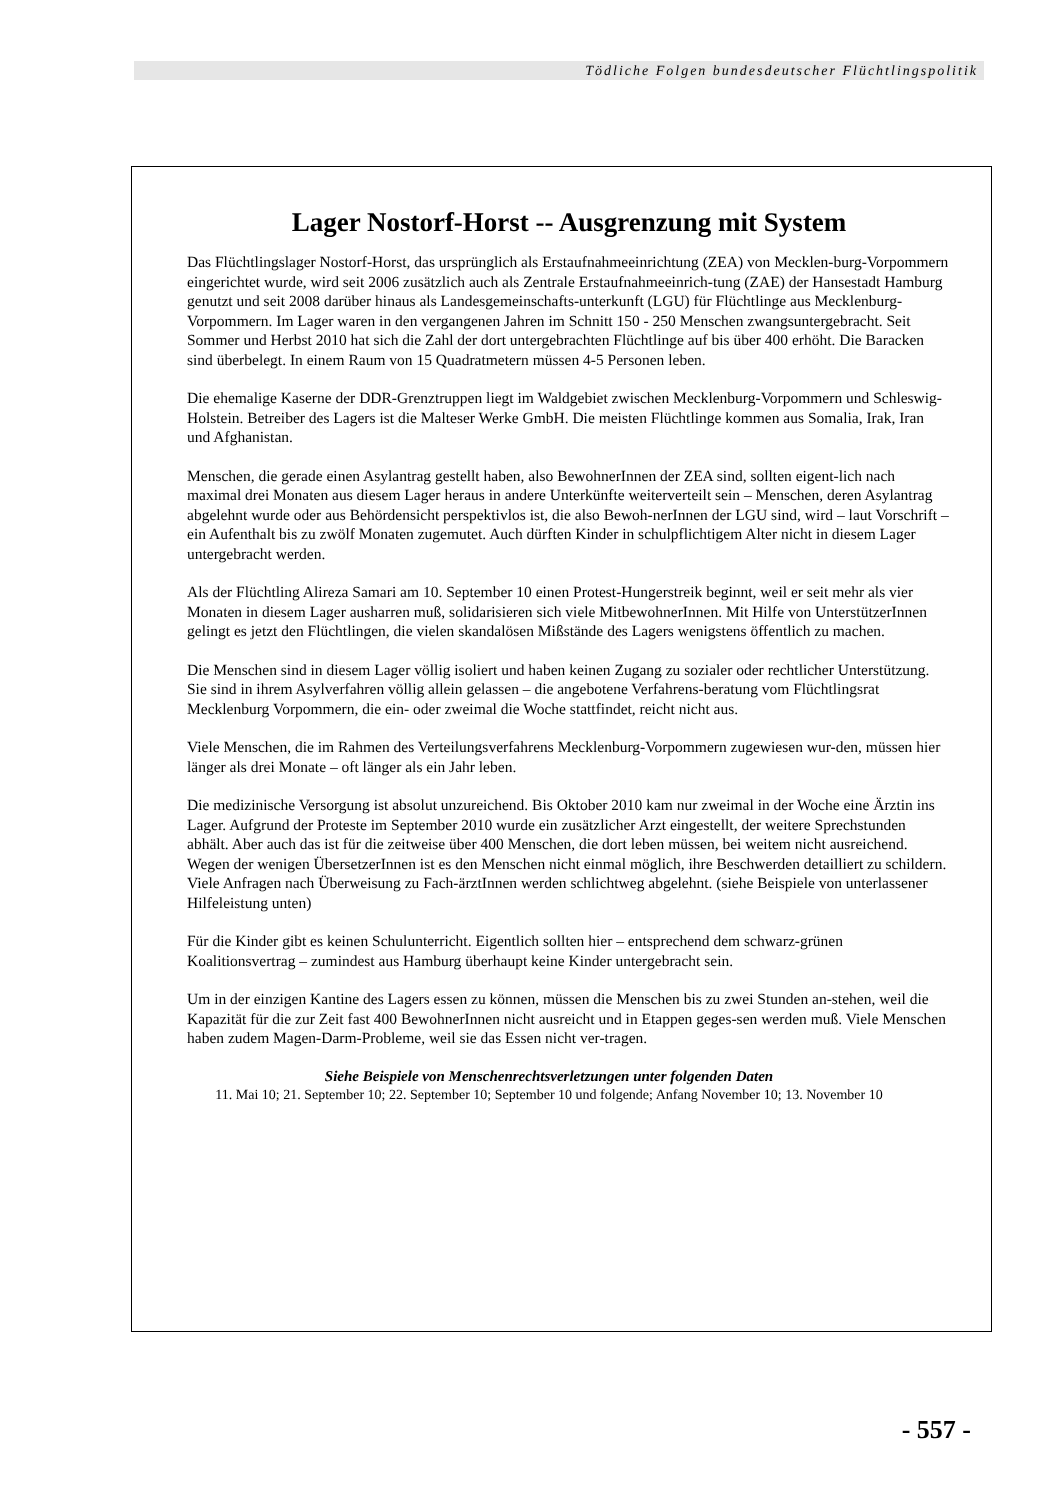Tödliche Folgen bundesdeutscher Flüchtlingspolitik
Lager Nostorf-Horst -- Ausgrenzung mit System
Das Flüchtlingslager Nostorf-Horst, das ursprünglich als Erstaufnahmeeinrichtung (ZEA) von Mecklen-burg-Vorpommern eingerichtet wurde, wird seit 2006 zusätzlich auch als Zentrale Erstaufnahmeeinrich-tung (ZAE) der Hansestadt Hamburg genutzt und seit 2008 darüber hinaus als Landesgemeinschafts-unterkunft (LGU) für Flüchtlinge aus Mecklenburg-Vorpommern. Im Lager waren in den vergangenen Jahren im Schnitt 150 - 250 Menschen zwangsuntergebracht. Seit Sommer und Herbst 2010 hat sich die Zahl der dort untergebrachten Flüchtlinge auf bis über 400 erhöht. Die Baracken sind überbelegt. In einem Raum von 15 Quadratmetern müssen 4-5 Personen leben.
Die ehemalige Kaserne der DDR-Grenztruppen liegt im Waldgebiet zwischen Mecklenburg-Vorpommern und Schleswig-Holstein. Betreiber des Lagers ist die Malteser Werke GmbH. Die meisten Flüchtlinge kommen aus Somalia, Irak, Iran und Afghanistan.
Menschen, die gerade einen Asylantrag gestellt haben, also BewohnerInnen der ZEA sind, sollten eigent-lich nach maximal drei Monaten aus diesem Lager heraus in andere Unterkünfte weiterverteilt sein – Menschen, deren Asylantrag abgelehnt wurde oder aus Behördensicht perspektivlos ist, die also Bewoh-nerInnen der LGU sind, wird – laut Vorschrift – ein Aufenthalt bis zu zwölf Monaten zugemutet. Auch dürften Kinder in schulpflichtigem Alter nicht in diesem Lager untergebracht werden.
Als der Flüchtling Alireza Samari am 10. September 10 einen Protest-Hungerstreik beginnt, weil er seit mehr als vier Monaten in diesem Lager ausharren muß, solidarisieren sich viele MitbewohnerInnen. Mit Hilfe von UnterstützerInnen gelingt es jetzt den Flüchtlingen, die vielen skandalösen Mißstände des Lagers wenigstens öffentlich zu machen.
Die Menschen sind in diesem Lager völlig isoliert und haben keinen Zugang zu sozialer oder rechtlicher Unterstützung. Sie sind in ihrem Asylverfahren völlig allein gelassen – die angebotene Verfahrens-beratung vom Flüchtlingsrat Mecklenburg Vorpommern, die ein- oder zweimal die Woche stattfindet, reicht nicht aus.
Viele Menschen, die im Rahmen des Verteilungsverfahrens Mecklenburg-Vorpommern zugewiesen wur-den, müssen hier länger als drei Monate – oft länger als ein Jahr leben.
Die medizinische Versorgung ist absolut unzureichend. Bis Oktober 2010 kam nur zweimal in der Woche eine Ärztin ins Lager. Aufgrund der Proteste im September 2010 wurde ein zusätzlicher Arzt eingestellt, der weitere Sprechstunden abhält. Aber auch das ist für die zeitweise über 400 Menschen, die dort leben müssen, bei weitem nicht ausreichend. Wegen der wenigen ÜbersetzerInnen ist es den Menschen nicht einmal möglich, ihre Beschwerden detailliert zu schildern. Viele Anfragen nach Überweisung zu Fach-ärztInnen werden schlichtweg abgelehnt. (siehe Beispiele von unterlassener Hilfeleistung unten)
Für die Kinder gibt es keinen Schulunterricht. Eigentlich sollten hier – entsprechend dem schwarz-grünen Koalitionsvertrag – zumindest aus Hamburg überhaupt keine Kinder untergebracht sein.
Um in der einzigen Kantine des Lagers essen zu können, müssen die Menschen bis zu zwei Stunden an-stehen, weil die Kapazität für die zur Zeit fast 400 BewohnerInnen nicht ausreicht und in Etappen geges-sen werden muß. Viele Menschen haben zudem Magen-Darm-Probleme, weil sie das Essen nicht ver-tragen.
Siehe Beispiele von Menschenrechtsverletzungen unter folgenden Daten
11. Mai 10; 21. September 10; 22. September 10; September 10 und folgende; Anfang November 10; 13. November 10
- 557 -